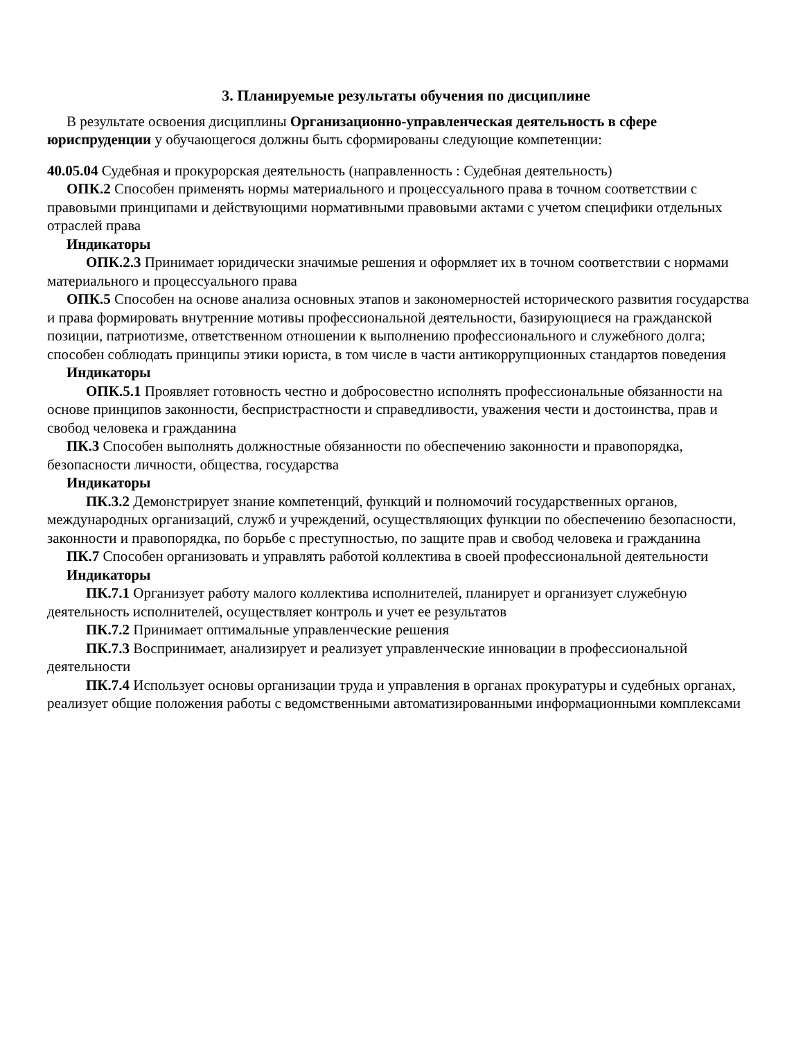3. Планируемые результаты обучения по дисциплине
В результате освоения дисциплины Организационно-управленческая деятельность в сфере юриспруденции у обучающегося должны быть сформированы следующие компетенции:
40.05.04 Судебная и прокурорская деятельность (направленность : Судебная деятельность)
ОПК.2 Способен применять нормы материального и процессуального права в точном соответствии с правовыми принципами и действующими нормативными правовыми актами с учетом специфики отдельных отраслей права
Индикаторы
ОПК.2.3 Принимает юридически значимые решения и оформляет их в точном соответствии с нормами материального и процессуального права
ОПК.5 Способен на основе анализа основных этапов и закономерностей исторического развития государства и права формировать внутренние мотивы профессиональной деятельности, базирующиеся на гражданской позиции, патриотизме, ответственном отношении к выполнению профессионального и служебного долга; способен соблюдать принципы этики юриста, в том числе в части антикоррупционных стандартов поведения
Индикаторы
ОПК.5.1 Проявляет готовность честно и добросовестно исполнять профессиональные обязанности на основе принципов законности, беспристрастности и справедливости, уважения чести и достоинства, прав и свобод человека и гражданина
ПК.3 Способен выполнять должностные обязанности по обеспечению законности и правопорядка, безопасности личности, общества, государства
Индикаторы
ПК.3.2 Демонстрирует знание компетенций, функций и полномочий государственных органов, международных организаций, служб и учреждений, осуществляющих функции по обеспечению безопасности, законности и правопорядка, по борьбе с преступностью, по защите прав и свобод человека и гражданина
ПК.7 Способен организовать и управлять работой коллектива в своей профессиональной деятельности
Индикаторы
ПК.7.1 Организует работу малого коллектива исполнителей, планирует и организует служебную деятельность исполнителей, осуществляет контроль и учет ее результатов
ПК.7.2 Принимает оптимальные управленческие решения
ПК.7.3 Воспринимает, анализирует и реализует управленческие инновации в профессиональной деятельности
ПК.7.4 Использует основы организации труда и управления в органах прокуратуры и судебных органах, реализует общие положения работы с ведомственными автоматизированными информационными комплексами